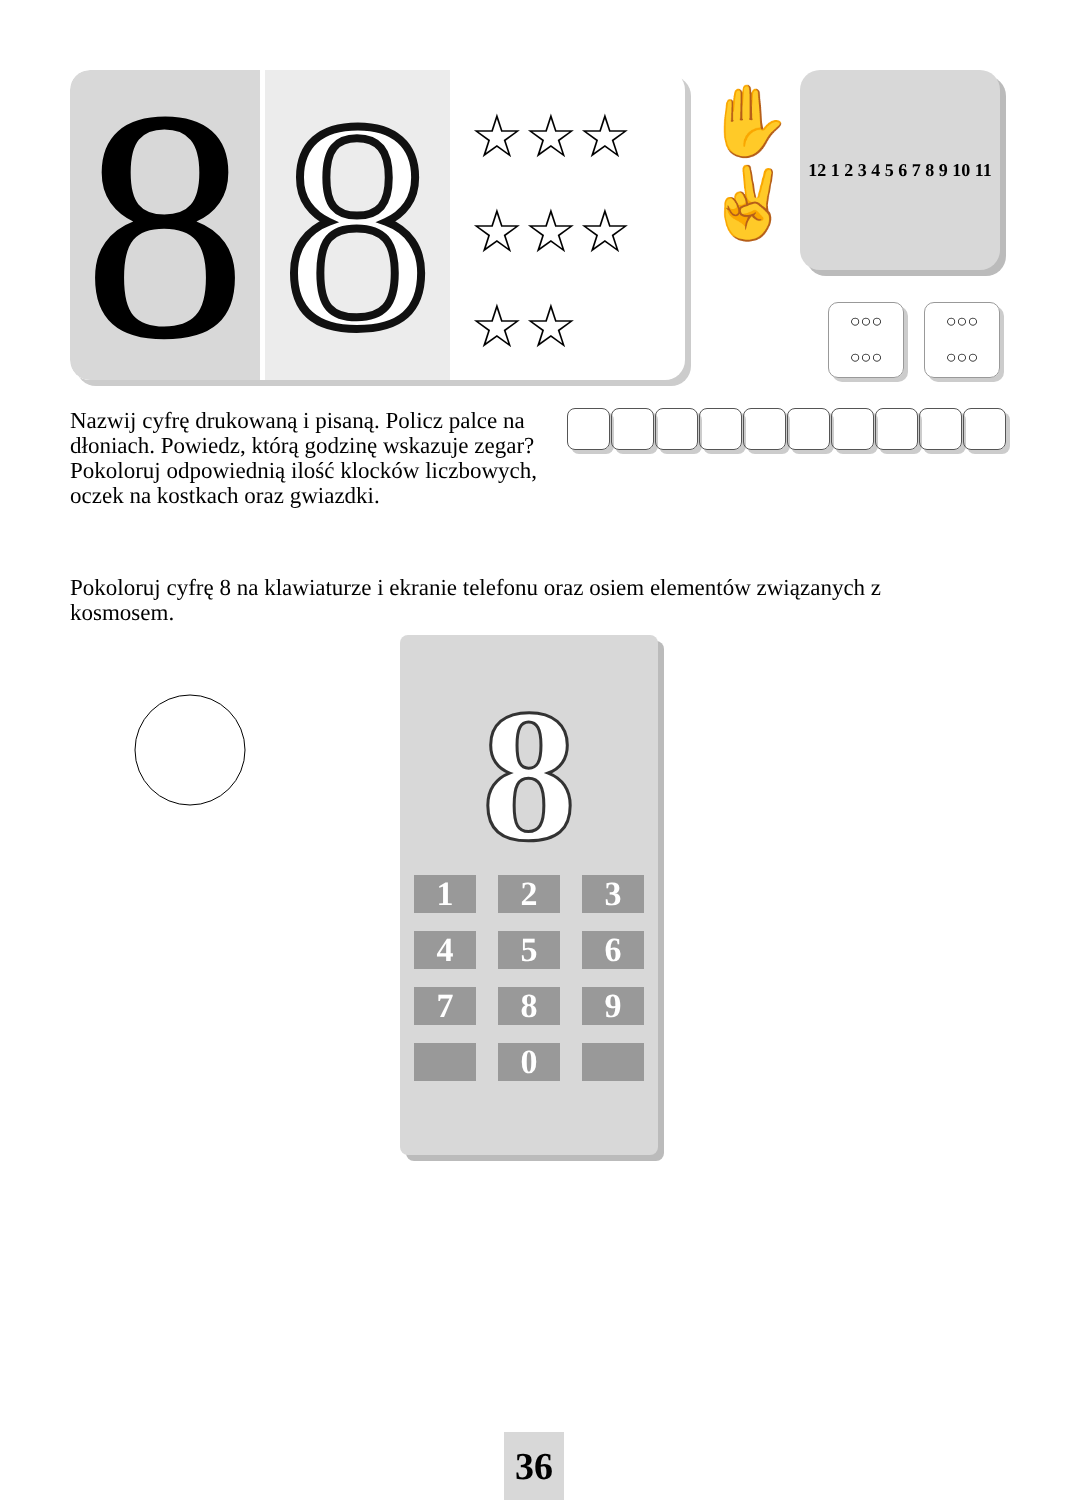8
8
☆☆☆ ☆☆☆ ☆☆
✋
✌
12 1 2 3 4 5 6 7 8 9 10 11
○○○
○○○
○○○
○○○
Nazwij cyfrę drukowaną i pisaną. Policz palce na dłoniach. Powiedz, którą godzinę wskazuje zegar? Pokoloruj odpowiednią ilość klocków liczbowych, oczek na kostkach oraz gwiazdki.
Pokoloruj cyfrę 8 na klawiaturze i ekranie telefonu oraz osiem elementów związanych z kosmosem.
8
1
2
3
4
5
6
7
8
9
0
36